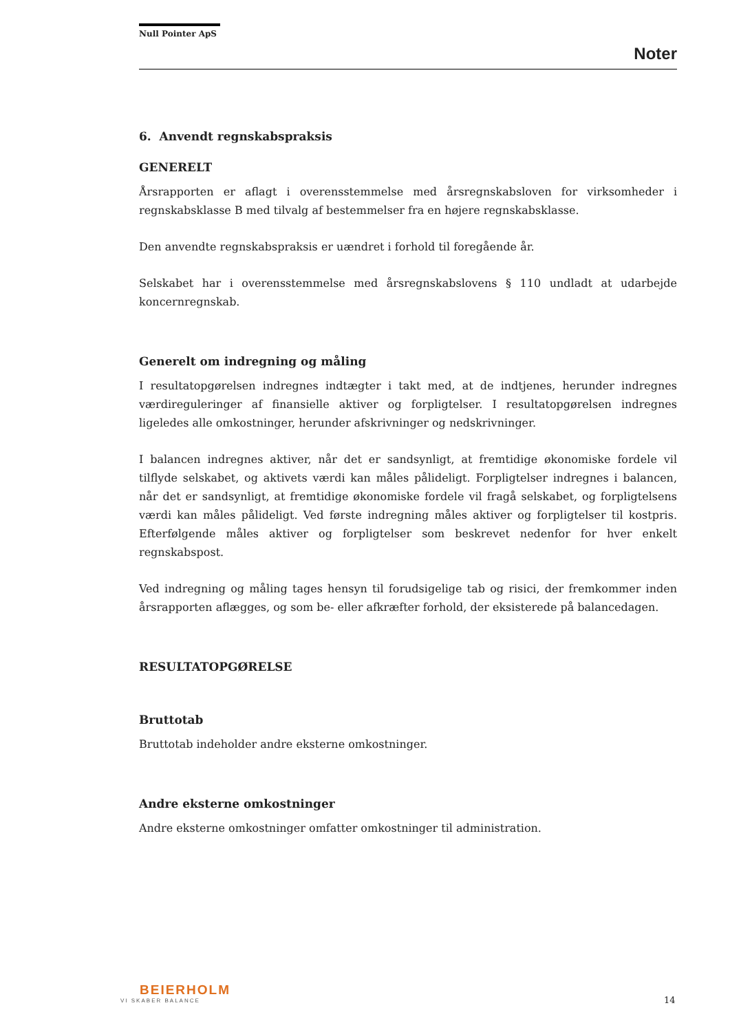Null Pointer ApS
Noter
6. Anvendt regnskabspraksis
GENERELT
Årsrapporten er aflagt i overensstemmelse med årsregnskabsloven for virksomheder i regnskabsklasse B med tilvalg af bestemmelser fra en højere regnskabsklasse.
Den anvendte regnskabspraksis er uændret i forhold til foregående år.
Selskabet har i overensstemmelse med årsregnskabslovens § 110 undladt at udarbejde koncernregnskab.
Generelt om indregning og måling
I resultatopgørelsen indregnes indtægter i takt med, at de indtjenes, herunder indregnes værdireguleringer af finansielle aktiver og forpligtelser. I resultatopgørelsen indregnes ligeledes alle omkostninger, herunder afskrivninger og nedskrivninger.
I balancen indregnes aktiver, når det er sandsynligt, at fremtidige økonomiske fordele vil tilflyde selskabet, og aktivets værdi kan måles pålideligt. Forpligtelser indregnes i balancen, når det er sandsynligt, at fremtidige økonomiske fordele vil fragå selskabet, og forpligtelsens værdi kan måles pålideligt. Ved første indregning måles aktiver og forpligtelser til kostpris. Efterfølgende måles aktiver og forpligtelser som beskrevet nedenfor for hver enkelt regnskabspost.
Ved indregning og måling tages hensyn til forudsigelige tab og risici, der fremkommer inden årsrapporten aflægges, og som be- eller afkræfter forhold, der eksisterede på balancedagen.
RESULTATOPGØRELSE
Bruttotab
Bruttotab indeholder andre eksterne omkostninger.
Andre eksterne omkostninger
Andre eksterne omkostninger omfatter omkostninger til administration.
BEIERHOLM
VI SKABER BALANCE
14